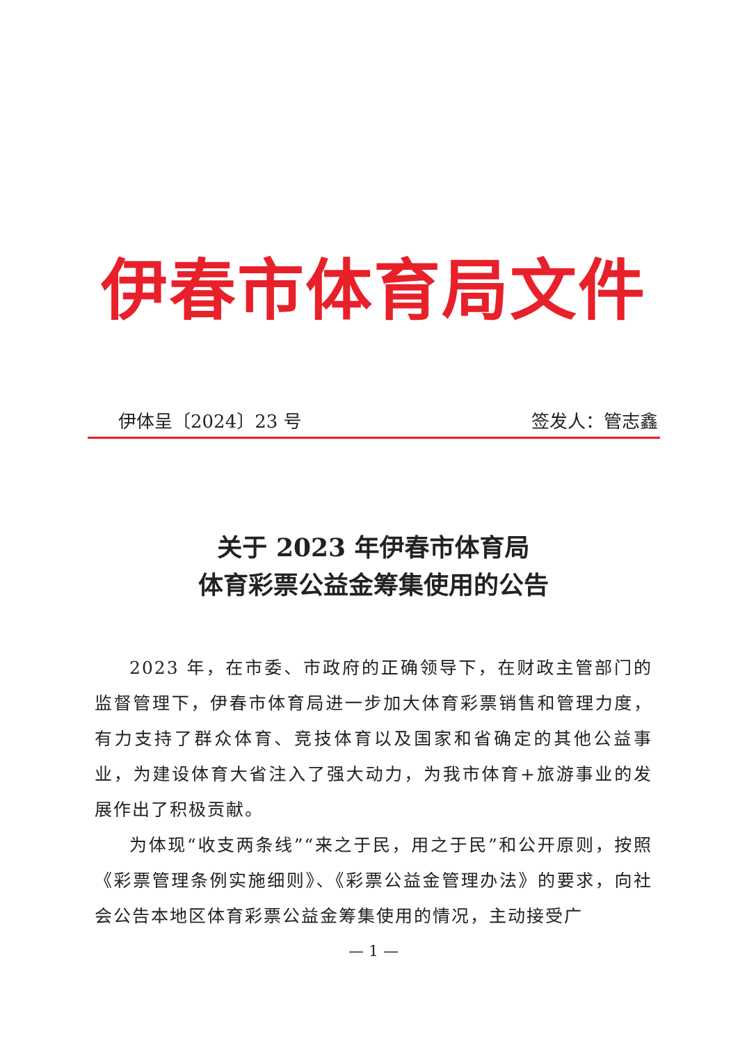伊春市体育局文件
伊体呈〔2024〕23 号 签发人：管志鑫
关于 2023 年伊春市体育局
体育彩票公益金筹集使用的公告
2023 年，在市委、市政府的正确领导下，在财政主管部门的监督管理下，伊春市体育局进一步加大体育彩票销售和管理力度，有力支持了群众体育、竞技体育以及国家和省确定的其他公益事业，为建设体育大省注入了强大动力，为我市体育+旅游事业的发展作出了积极贡献。
为体现“收支两条线”“来之于民，用之于民”和公开原则，按照《彩票管理条例实施细则》、《彩票公益金管理办法》的要求，向社会公告本地区体育彩票公益金筹集使用的情况，主动接受广
— 1 —